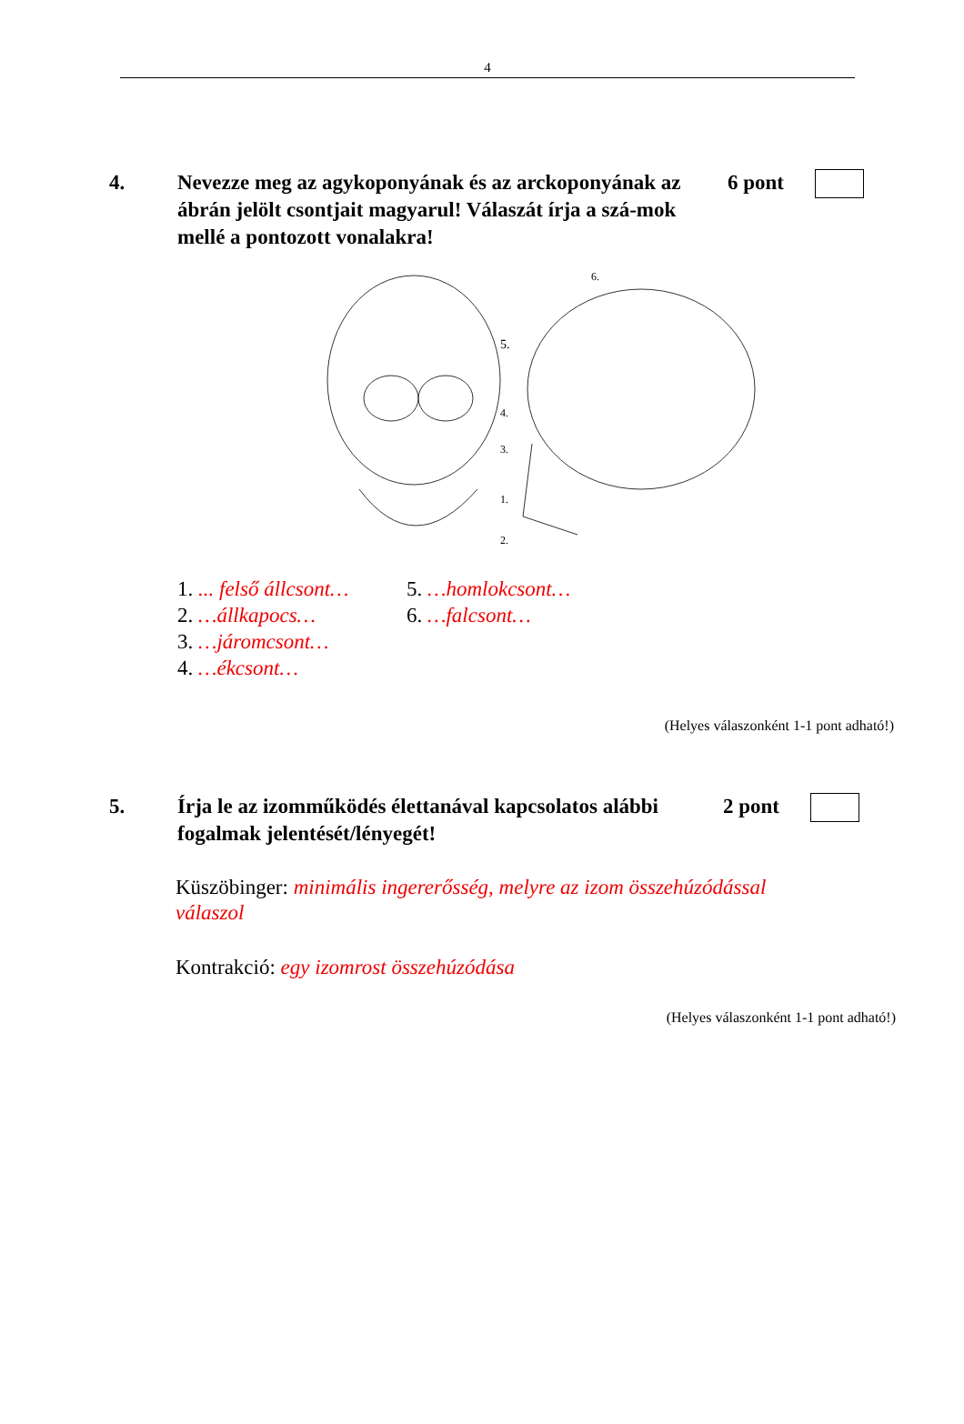4
4. Nevezze meg az agykoponyának és az arckoponyának az ábrán jelölt csontjait magyarul! Válaszát írja a szá-mok mellé a pontozott vonalakra!
6 pont
5.
6.
4.
3.
1.
2.
1. ... felső állcsont…
2. …állkapocs…
3. …járomcsont…
4. …ékcsont…
5. …homlokcsont…
6. …falcsont…
(Helyes válaszonként 1-1 pont adható!)
5. Írja le az izomműködés élettanával kapcsolatos alábbi fogalmak jelentését/lényegét!
2 pont
Küszöbinger: minimális ingererősség, melyre az izom összehúzódással válaszol
Kontrakció: egy izomrost összehúzódása
(Helyes válaszonként 1-1 pont adható!)